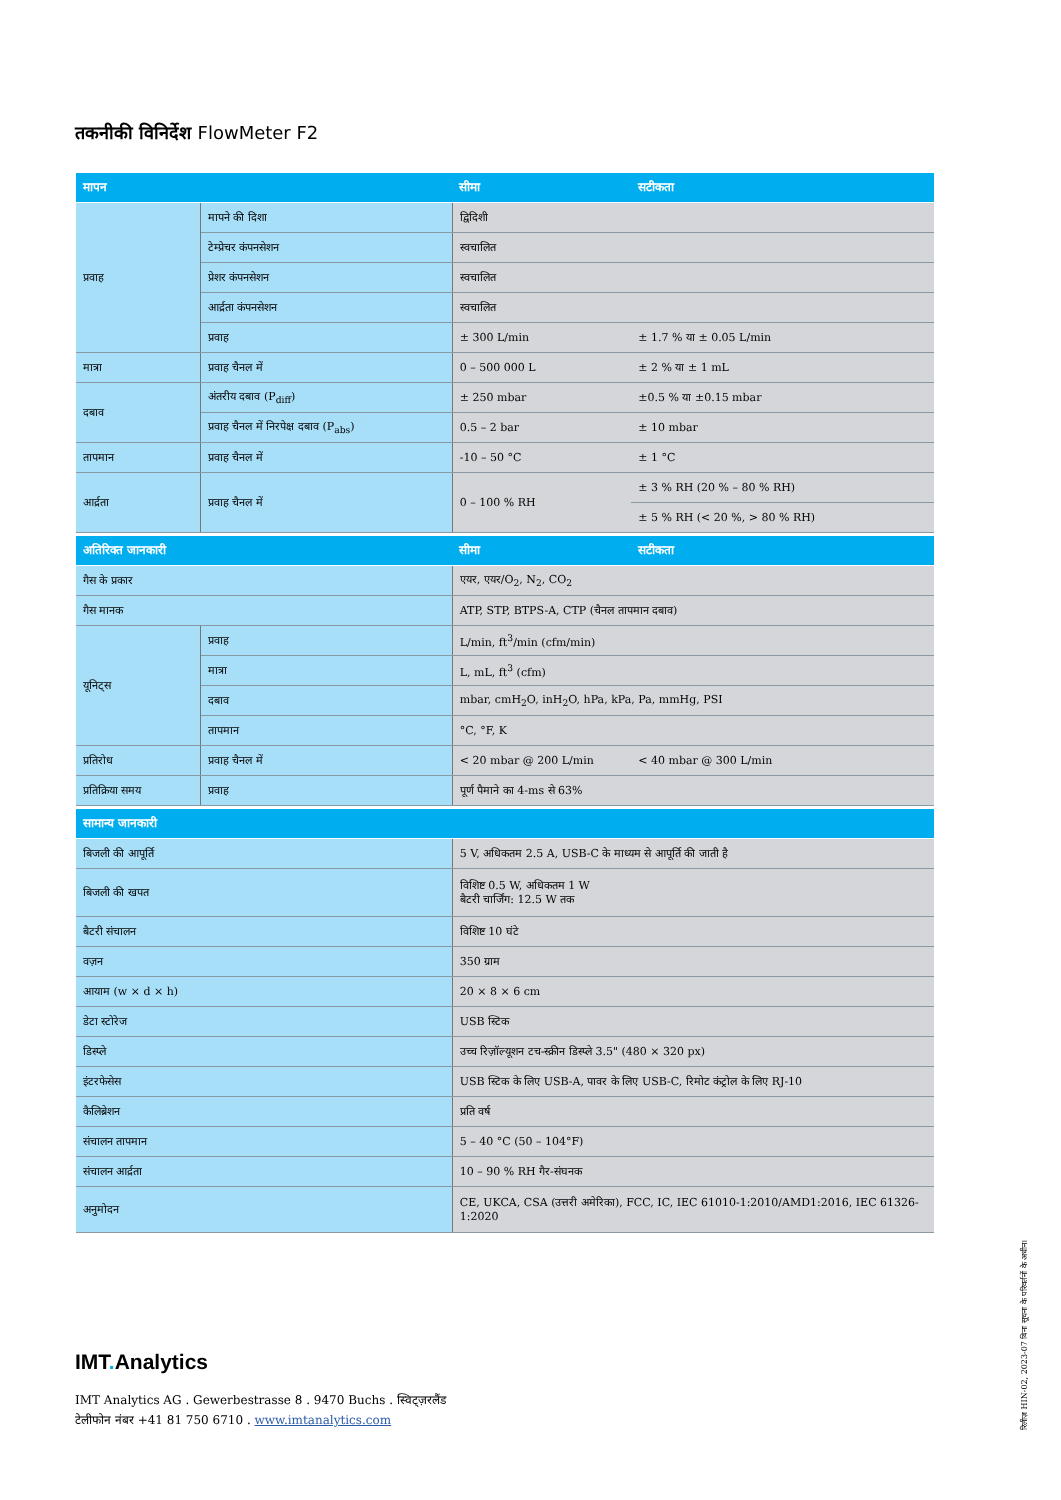तकनीकी विनिर्देश FlowMeter F2
| मापन | | सीमा | सटीकता |
| --- | --- | --- | --- |
| प्रवाह | मापने की दिशा | द्विदिशी | |
| | टेम्प्रेचर कंपनसेशन | स्वचालित | |
| | प्रेशर कंपनसेशन | स्वचालित | |
| | आर्द्रता कंपनसेशन | स्वचालित | |
| | प्रवाह | ± 300 L/min | ± 1.7 % या ± 0.05 L/min |
| मात्रा | प्रवाह चैनल में | 0 – 500 000 L | ± 2 % या ± 1 mL |
| दबाव | अंतरीय दबाव (P<sub>diff</sub>) | ± 250 mbar | ±0.5 % या ±0.15 mbar |
| | प्रवाह चैनल में निरपेक्ष दबाव (P<sub>abs</sub>) | 0.5 – 2 bar | ± 10 mbar |
| तापमान | प्रवाह चैनल में | -10 – 50 °C | ± 1 °C |
| आर्द्रता | प्रवाह चैनल में | 0 – 100 % RH | ± 3 % RH (20 % – 80 % RH) |
| | | | ± 5 % RH (< 20 %, > 80 % RH) |
| अतिरिक्त जानकारी | | सीमा | सटीकता |
| गैस के प्रकार | | एयर, एयर/O<sub>2</sub>, N<sub>2</sub>, CO<sub>2</sub> | |
| गैस मानक | | ATP, STP, BTPS-A, CTP (चैनल तापमान दबाव) | |
| यूनिट्स | प्रवाह | L/min, ft<sup>3</sup>/min (cfm/min) | |
| | मात्रा | L, mL, ft<sup>3</sup> (cfm) | |
| | दबाव | mbar, cmH<sub>2</sub>O, inH<sub>2</sub>O, hPa, kPa, Pa, mmHg, PSI | |
| | तापमान | °C, °F, K | |
| प्रतिरोध | प्रवाह चैनल में | < 20 mbar @ 200 L/min | < 40 mbar @ 300 L/min |
| प्रतिक्रिया समय | प्रवाह | पूर्ण पैमाने का 4-ms से 63% | |
| सामान्य जानकारी | | | |
| बिजली की आपूर्ति | | 5 V, अधिकतम 2.5 A, USB-C के माध्यम से आपूर्ति की जाती है | |
| बिजली की खपत | | विशिष्ट 0.5 W, अधिकतम 1 W बैटरी चार्जिंग: 12.5 W तक | |
| बैटरी संचालन | | विशिष्ट 10 घंटे | |
| वज़न | | 350 ग्राम | |
| आयाम (w × d × h) | | 20 × 8 × 6 cm | |
| डेटा स्टोरेज | | USB स्टिक | |
| डिस्प्ले | | उच्च रिज़ॉल्यूशन टच-स्क्रीन डिस्प्ले 3.5" (480 × 320 px) | |
| इंटरफेसेस | | USB स्टिक के लिए USB-A, पावर के लिए USB-C, रिमोट कंट्रोल के लिए RJ-10 | |
| कैलिब्रेशन | | प्रति वर्ष | |
| संचालन तापमान | | 5 – 40 °C (50 – 104°F) | |
| संचालन आर्द्रता | | 10 – 90 % RH गैर-संघनक | |
| अनुमोदन | | CE, UKCA, CSA (उत्तरी अमेरिका), FCC, IC, IEC 61010-1:2010/AMD1:2016, IEC 61326-1:2020 | |
IMT. Analytics
IMT Analytics AG . Gewerbestrasse 8 . 9470 Buchs . स्विट्ज़रलैंड
टेलीफोन नंबर +41 81 750 6710 . www.imtanalytics.com
रिलीज़ HIN-02, 2023-07 बिना सूचना के परिवर्तनों के अधीन।